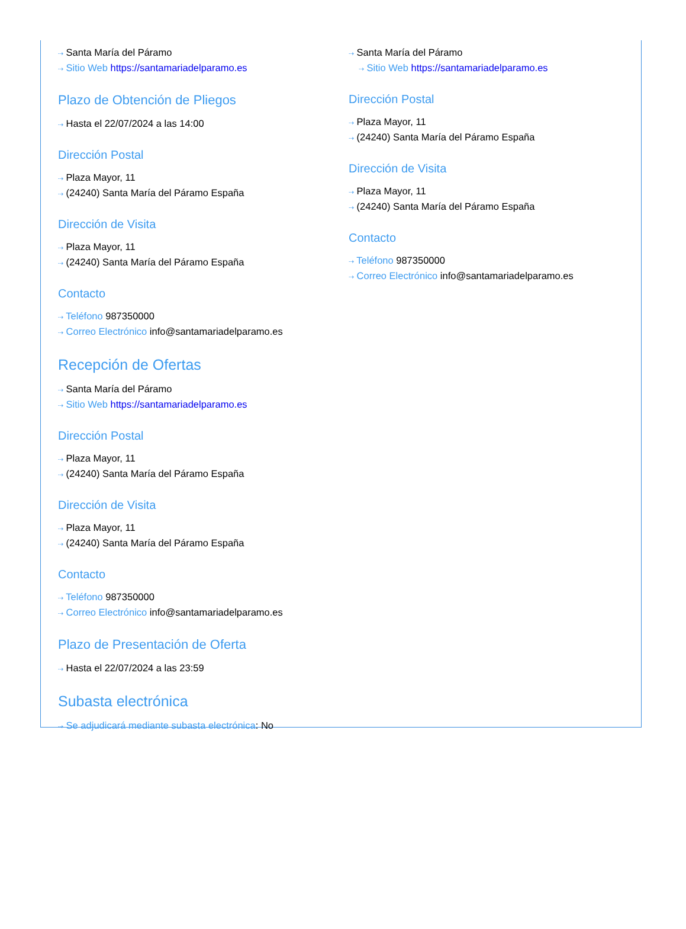⇢ Santa María del Páramo
⇢ Sitio Web https://santamariadelparamo.es
Plazo de Obtención de Pliegos
⇢ Hasta el 22/07/2024 a las 14:00
Dirección Postal
⇢ Plaza Mayor, 11
⇢ (24240) Santa María del Páramo España
Dirección de Visita
⇢ Plaza Mayor, 11
⇢ (24240) Santa María del Páramo España
Contacto
⇢ Teléfono 987350000
⇢ Correo Electrónico info@santamariadelparamo.es
Recepción de Ofertas
⇢ Santa María del Páramo
⇢ Sitio Web https://santamariadelparamo.es
Dirección Postal
⇢ Plaza Mayor, 11
⇢ (24240) Santa María del Páramo España
Dirección de Visita
⇢ Plaza Mayor, 11
⇢ (24240) Santa María del Páramo España
Contacto
⇢ Teléfono 987350000
⇢ Correo Electrónico info@santamariadelparamo.es
Plazo de Presentación de Oferta
⇢ Hasta el 22/07/2024 a las 23:59
Subasta electrónica
⇢ Se adjudicará mediante subasta electrónica: No
⇢ Santa María del Páramo
⇢ Sitio Web https://santamariadelparamo.es
Dirección Postal
⇢ Plaza Mayor, 11
⇢ (24240) Santa María del Páramo España
Dirección de Visita
⇢ Plaza Mayor, 11
⇢ (24240) Santa María del Páramo España
Contacto
⇢ Teléfono 987350000
⇢ Correo Electrónico info@santamariadelparamo.es